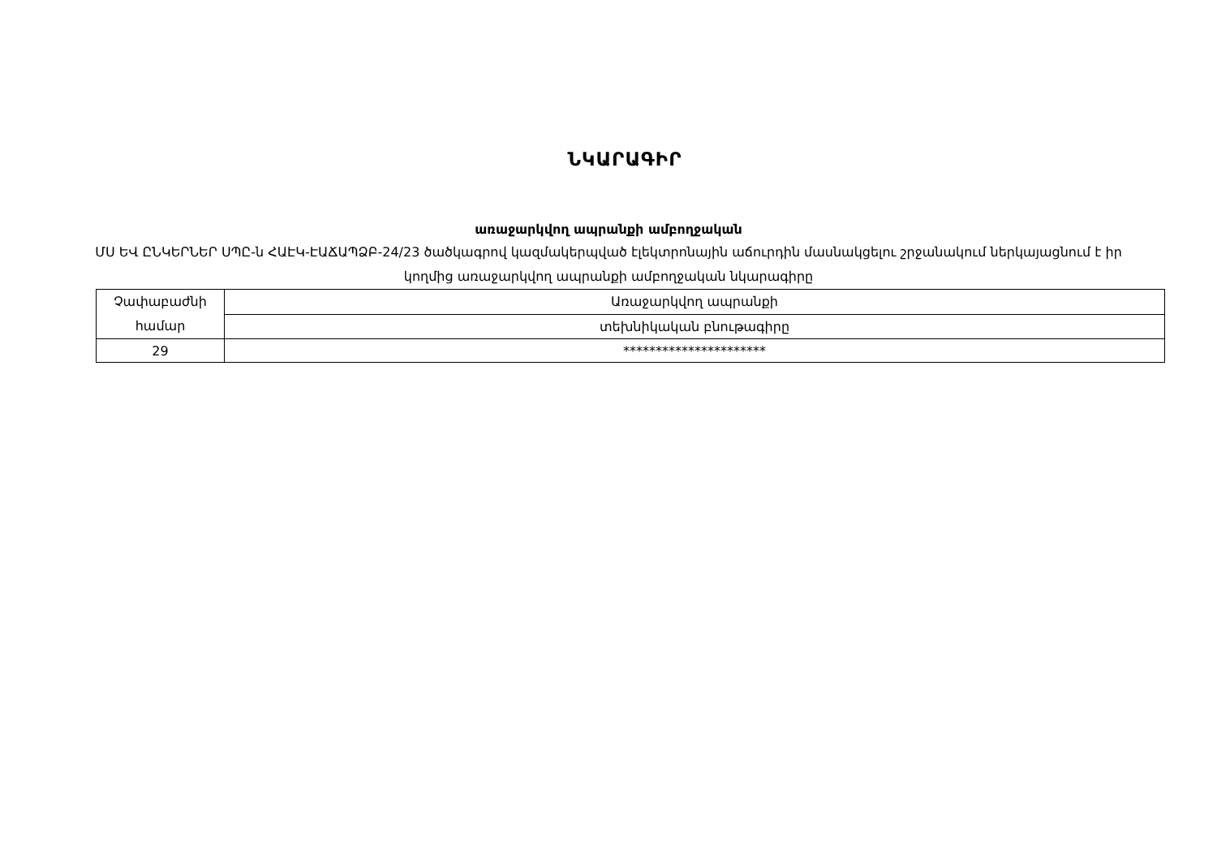ՆԿԱՐԱԳԻՐ
առաջարկվող ապրանքի ամբողջական
ՄՍ ԵՎ ԸՆԿԵՐՆԵՐ ՍՊԸ-ն ՀԱԷԿ-ԷԱՃԱՊՁԲ-24/23 ծածկագրով կազմակերպված էլեկտրոնային աճուրդին մասնակցելու շրջանակում ներկայացնում է իր կողմից առաջարկվող ապրանքի ամբողջական նկարագիրը
| Չափաբաժնի համար | Առաջարկվող ապրանքի |
| | տեխնիկական բնութագիրը |
| 29 | ********************** |